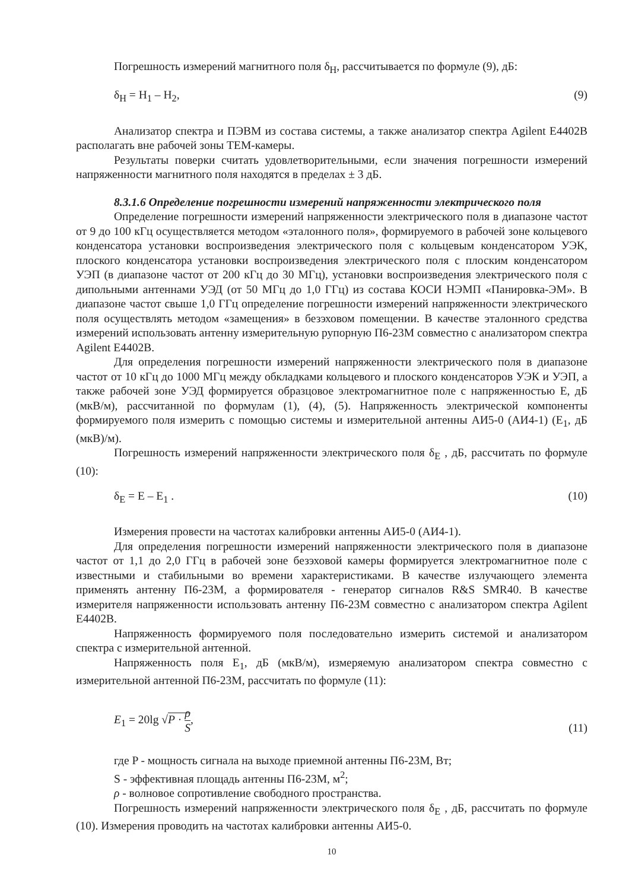Погрешность измерений магнитного поля δ<sub>H</sub>, рассчитывается по формуле (9), дБ:
δ<sub>H</sub> = H<sub>1</sub> – H<sub>2</sub>, (9)
Анализатор спектра и ПЭВМ из состава системы, а также анализатор спектра Agilent E4402B располагать вне рабочей зоны ТЕМ-камеры.
Результаты поверки считать удовлетворительными, если значения погрешности измерений напряженности магнитного поля находятся в пределах ± 3 дБ.
8.3.1.6 Определение погрешности измерений напряженности электрического поля
Определение погрешности измерений напряженности электрического поля в диапазоне частот от 9 до 100 кГц осуществляется методом «эталонного поля», формируемого в рабочей зоне кольцевого конденсатора установки воспроизведения электрического поля с кольцевым конденсатором УЭК, плоского конденсатора установки воспроизведения электрического поля с плоским конденсатором УЭП (в диапазоне частот от 200 кГц до 30 МГц), установки воспроизведения электрического поля с дипольными антеннами УЭД (от 50 МГц до 1,0 ГГц) из состава КОСИ НЭМП «Панировка-ЭМ». В диапазоне частот свыше 1,0 ГГц определение погрешности измерений напряженности электрического поля осуществлять методом «замещения» в безэховом помещении. В качестве эталонного средства измерений использовать антенну измерительную рупорную П6-23М совместно с анализатором спектра Agilent E4402B.
Для определения погрешности измерений напряженности электрического поля в диапазоне частот от 10 кГц до 1000 МГц между обкладками кольцевого и плоского конденсаторов УЭК и УЭП, а также рабочей зоне УЭД формируется образцовое электромагнитное поле с напряженностью E, дБ (мкВ/м), рассчитанной по формулам (1), (4), (5). Напряженность электрической компоненты формируемого поля измерить с помощью системы и измерительной антенны АИ5-0 (АИ4-1) (E<sub>1</sub>, дБ (мкВ)/м).
Погрешность измерений напряженности электрического поля δ<sub>E</sub> , дБ, рассчитать по формуле (10):
δ<sub>E</sub> = E – E<sub>1</sub> . (10)
Измерения провести на частотах калибровки антенны АИ5-0 (АИ4-1).
Для определения погрешности измерений напряженности электрического поля в диапазоне частот от 1,1 до 2,0 ГГц в рабочей зоне безэховой камеры формируется электромагнитное поле с известными и стабильными во времени характеристиками. В качестве излучающего элемента применять антенну П6-23М, а формирователя - генератор сигналов R&S SMR40. В качестве измерителя напряженности использовать антенну П6-23М совместно с анализатором спектра Agilent E4402B.
Напряженность формируемого поля последовательно измерить системой и анализатором спектра с измерительной антенной.
Напряженность поля E<sub>1</sub>, дБ (мкВ/м), измеряемую анализатором спектра совместно с измерительной антенной П6-23М, рассчитать по формуле (11):
E<sub>1</sub> = 20lg √P · ρ S, (11)
где P - мощность сигнала на выходе приемной антенны П6-23М, Вт;
S - эффективная площадь антенны П6-23М, м<sup>2</sup>;
ρ - волновое сопротивление свободного пространства.
Погрешность измерений напряженности электрического поля δ<sub>E</sub> , дБ, рассчитать по формуле (10). Измерения проводить на частотах калибровки антенны АИ5-0.
10